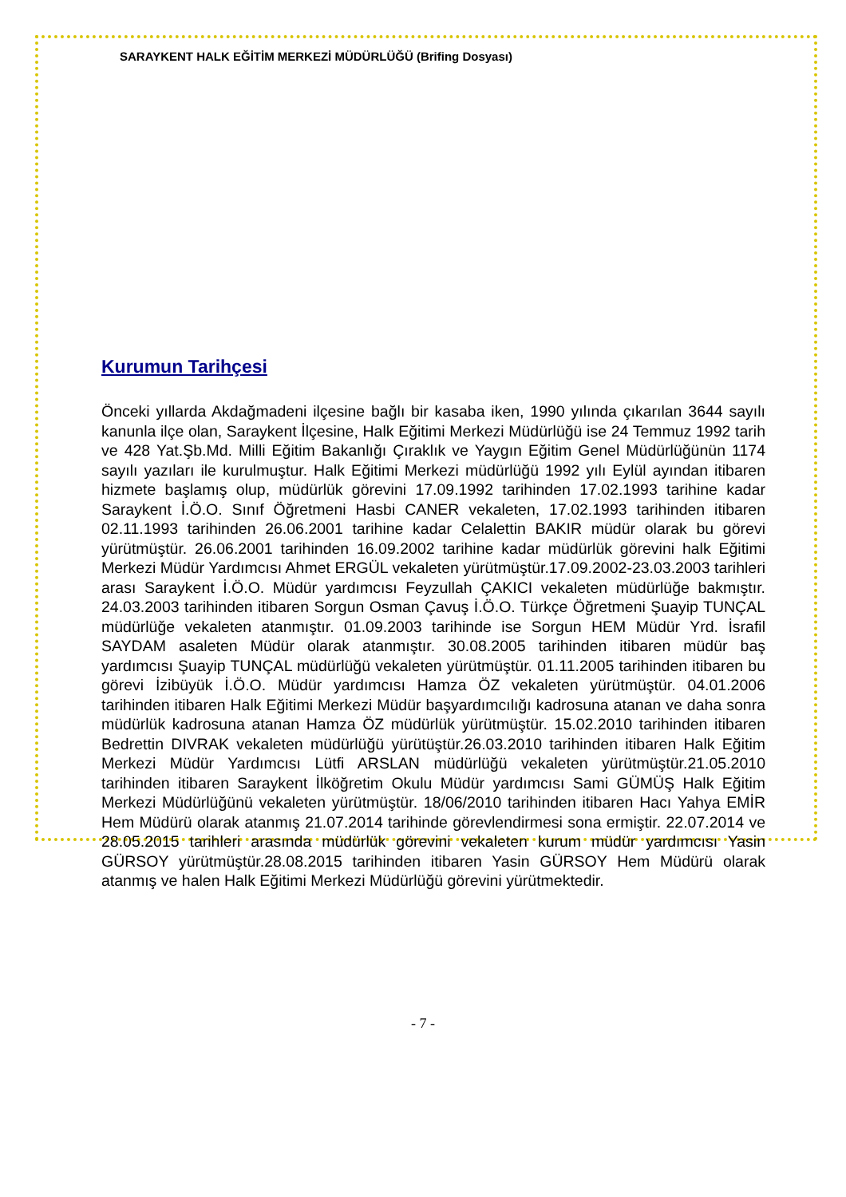SARAYKENT HALK EĞİTİM MERKEZİ MÜDÜRLÜĞÜ (Brifing Dosyası)
Kurumun Tarihçesi
Önceki yıllarda Akdağmadeni ilçesine bağlı bir kasaba iken, 1990 yılında çıkarılan 3644 sayılı kanunla ilçe olan, Saraykent İlçesine, Halk Eğitimi Merkezi Müdürlüğü ise 24 Temmuz 1992 tarih ve 428 Yat.Şb.Md. Milli Eğitim Bakanlığı Çıraklık ve Yaygın Eğitim Genel Müdürlüğünün 1174 sayılı yazıları ile kurulmuştur. Halk Eğitimi Merkezi müdürlüğü 1992 yılı Eylül ayından itibaren hizmete başlamış olup, müdürlük görevini 17.09.1992 tarihinden 17.02.1993 tarihine kadar Saraykent İ.Ö.O. Sınıf Öğretmeni Hasbi CANER vekaleten, 17.02.1993 tarihinden itibaren 02.11.1993 tarihinden 26.06.2001 tarihine kadar Celalettin BAKIR müdür olarak bu görevi yürütmüştür. 26.06.2001 tarihinden 16.09.2002 tarihine kadar müdürlük görevini halk Eğitimi Merkezi Müdür Yardımcısı Ahmet ERGÜL vekaleten yürütmüştür.17.09.2002-23.03.2003 tarihleri arası Saraykent İ.Ö.O. Müdür yardımcısı Feyzullah ÇAKICI vekaleten müdürlüğe bakmıştır. 24.03.2003 tarihinden itibaren Sorgun Osman Çavuş İ.Ö.O. Türkçe Öğretmeni Şuayip TUNÇAL müdürlüğe vekaleten atanmıştır. 01.09.2003 tarihinde ise Sorgun HEM Müdür Yrd. İsrafil SAYDAM asaleten Müdür olarak atanmıştır. 30.08.2005 tarihinden itibaren müdür baş yardımcısı Şuayip TUNÇAL müdürlüğü vekaleten yürütmüştür. 01.11.2005 tarihinden itibaren bu görevi İzibüyük İ.Ö.O. Müdür yardımcısı Hamza ÖZ vekaleten yürütmüştür. 04.01.2006 tarihinden itibaren Halk Eğitimi Merkezi Müdür başyardımcılığı kadrosuna atanan ve daha sonra müdürlük kadrosuna atanan Hamza ÖZ müdürlük yürütmüştür. 15.02.2010 tarihinden itibaren Bedrettin DIVRAK vekaleten müdürlüğü yürütüştür.26.03.2010 tarihinden itibaren Halk Eğitim Merkezi Müdür Yardımcısı Lütfi ARSLAN müdürlüğü vekaleten yürütmüştür.21.05.2010 tarihinden itibaren Saraykent İlköğretim Okulu Müdür yardımcısı Sami GÜMÜŞ Halk Eğitim Merkezi Müdürlüğünü vekaleten yürütmüştür. 18/06/2010 tarihinden itibaren Hacı Yahya EMİR Hem Müdürü olarak atanmış 21.07.2014 tarihinde görevlendirmesi sona ermiştir. 22.07.2014 ve 28.05.2015 tarihleri arasında müdürlük görevini vekaleten kurum müdür yardımcısı Yasin GÜRSOY yürütmüştür.28.08.2015 tarihinden itibaren Yasin GÜRSOY Hem Müdürü olarak atanmış ve halen Halk Eğitimi Merkezi Müdürlüğü görevini yürütmektedir.
- 7 -